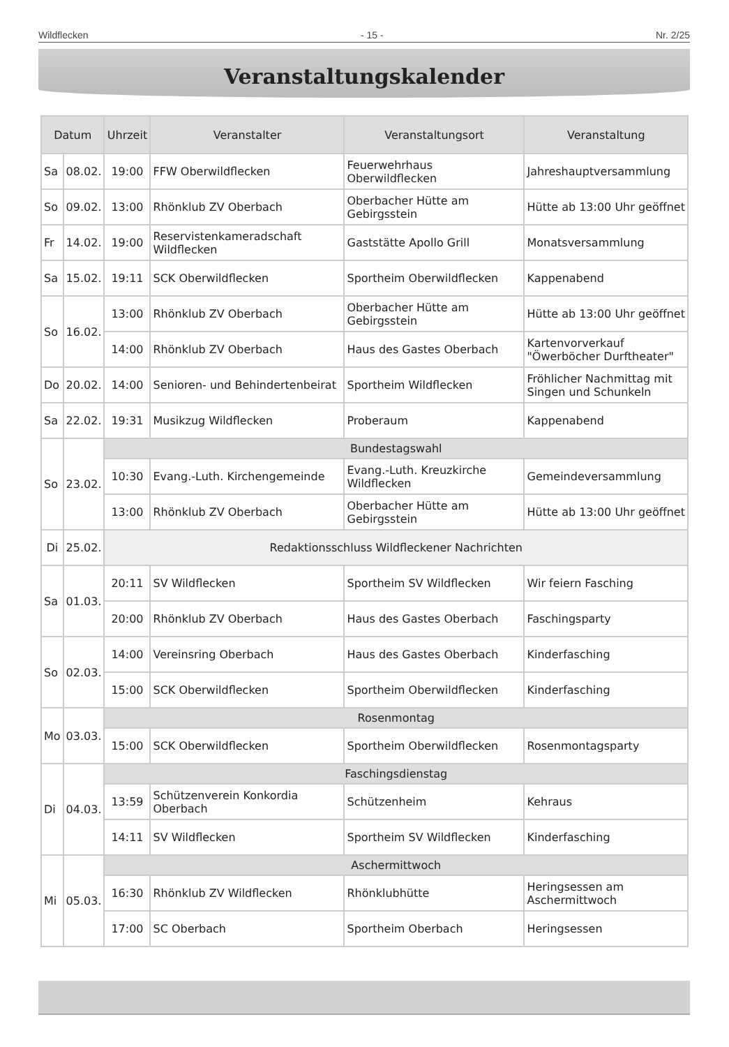Wildflecken - 15 - Nr. 2/25
Veranstaltungskalender
| Datum | | Uhrzeit | Veranstalter | Veranstaltungsort | Veranstaltung |
| --- | --- | --- | --- | --- | --- |
| Sa | 08.02. | 19:00 | FFW Oberwildflecken | Feuerwehrhaus Oberwildflecken | Jahreshauptversammlung |
| So | 09.02. | 13:00 | Rhönklub ZV Oberbach | Oberbacher Hütte am Gebirgsstein | Hütte ab 13:00 Uhr geöffnet |
| Fr | 14.02. | 19:00 | Reservistenkameradschaft Wildflecken | Gaststätte Apollo Grill | Monatsversammlung |
| Sa | 15.02. | 19:11 | SCK Oberwildflecken | Sportheim Oberwildflecken | Kappenabend |
| So | 16.02. | 13:00 | Rhönklub ZV Oberbach | Oberbacher Hütte am Gebirgsstein | Hütte ab 13:00 Uhr geöffnet |
| | | 14:00 | Rhönklub ZV Oberbach | Haus des Gastes Oberbach | Kartenvorverkauf "Öwerböcher Durftheater" |
| Do | 20.02. | 14:00 | Senioren- und Behindertenbeirat | Sportheim Wildflecken | Fröhlicher Nachmittag mit Singen und Schunkeln |
| Sa | 22.02. | 19:31 | Musikzug Wildflecken | Proberaum | Kappenabend |
| So | 23.02. | Bundestagswahl | | | |
| | | 10:30 | Evang.-Luth. Kirchengemeinde | Evang.-Luth. Kreuzkirche Wildflecken | Gemeindeversammlung |
| | | 13:00 | Rhönklub ZV Oberbach | Oberbacher Hütte am Gebirgsstein | Hütte ab 13:00 Uhr geöffnet |
| Di | 25.02. | Redaktionsschluss Wildfleckener Nachrichten | | | |
| Sa | 01.03. | 20:11 | SV Wildflecken | Sportheim SV Wildflecken | Wir feiern Fasching |
| | | 20:00 | Rhönklub ZV Oberbach | Haus des Gastes Oberbach | Faschingsparty |
| So | 02.03. | 14:00 | Vereinsring Oberbach | Haus des Gastes Oberbach | Kinderfasching |
| | | 15:00 | SCK Oberwildflecken | Sportheim Oberwildflecken | Kinderfasching |
| Mo | 03.03. | Rosenmontag | | | |
| | | 15:00 | SCK Oberwildflecken | Sportheim Oberwildflecken | Rosenmontagsparty |
| Di | 04.03. | Faschingsdienstag | | | |
| | | 13:59 | Schützenverein Konkordia Oberbach | Schützenheim | Kehraus |
| | | 14:11 | SV Wildflecken | Sportheim SV Wildflecken | Kinderfasching |
| Mi | 05.03. | Aschermittwoch | | | |
| | | 16:30 | Rhönklub ZV Wildflecken | Rhönklubhütte | Heringsessen am Aschermittwoch |
| | | 17:00 | SC Oberbach | Sportheim Oberbach | Heringsessen |